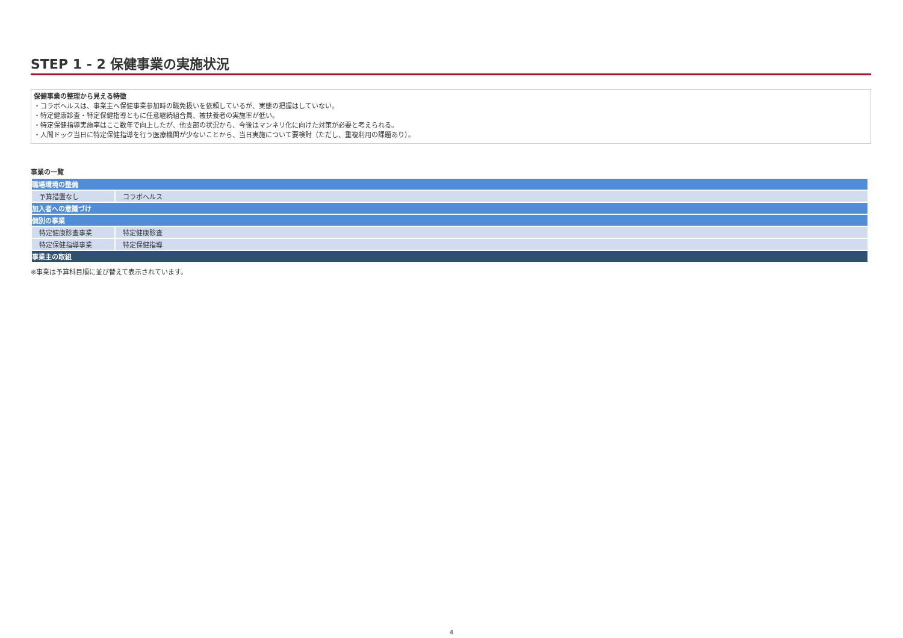STEP 1 - 2 保健事業の実施状況
保健事業の整理から見える特徴
・コラボヘルスは、事業主へ保健事業参加時の職免扱いを依頼しているが、実態の把握はしていない。
・特定健康診査・特定保健指導ともに任意継続組合員、被扶養者の実施率が低い。
・特定保健指導実施率はここ数年で向上したが、他支部の状況から、今後はマンネリ化に向けた対策が必要と考えられる。
・人間ドック当日に特定保健指導を行う医療機関が少ないことから、当日実施について要検討（ただし、重複利用の課題あり）。
事業の一覧
| 職場環境の整備 | |
| 予算措置なし | コラボヘルス |
| 加入者への意識づけ | |
| 個別の事業 | |
| 特定健康診査事業 | 特定健康診査 |
| 特定保健指導事業 | 特定保健指導 |
| 事業主の取組 | |
※事業は予算科目順に並び替えて表示されています。
4